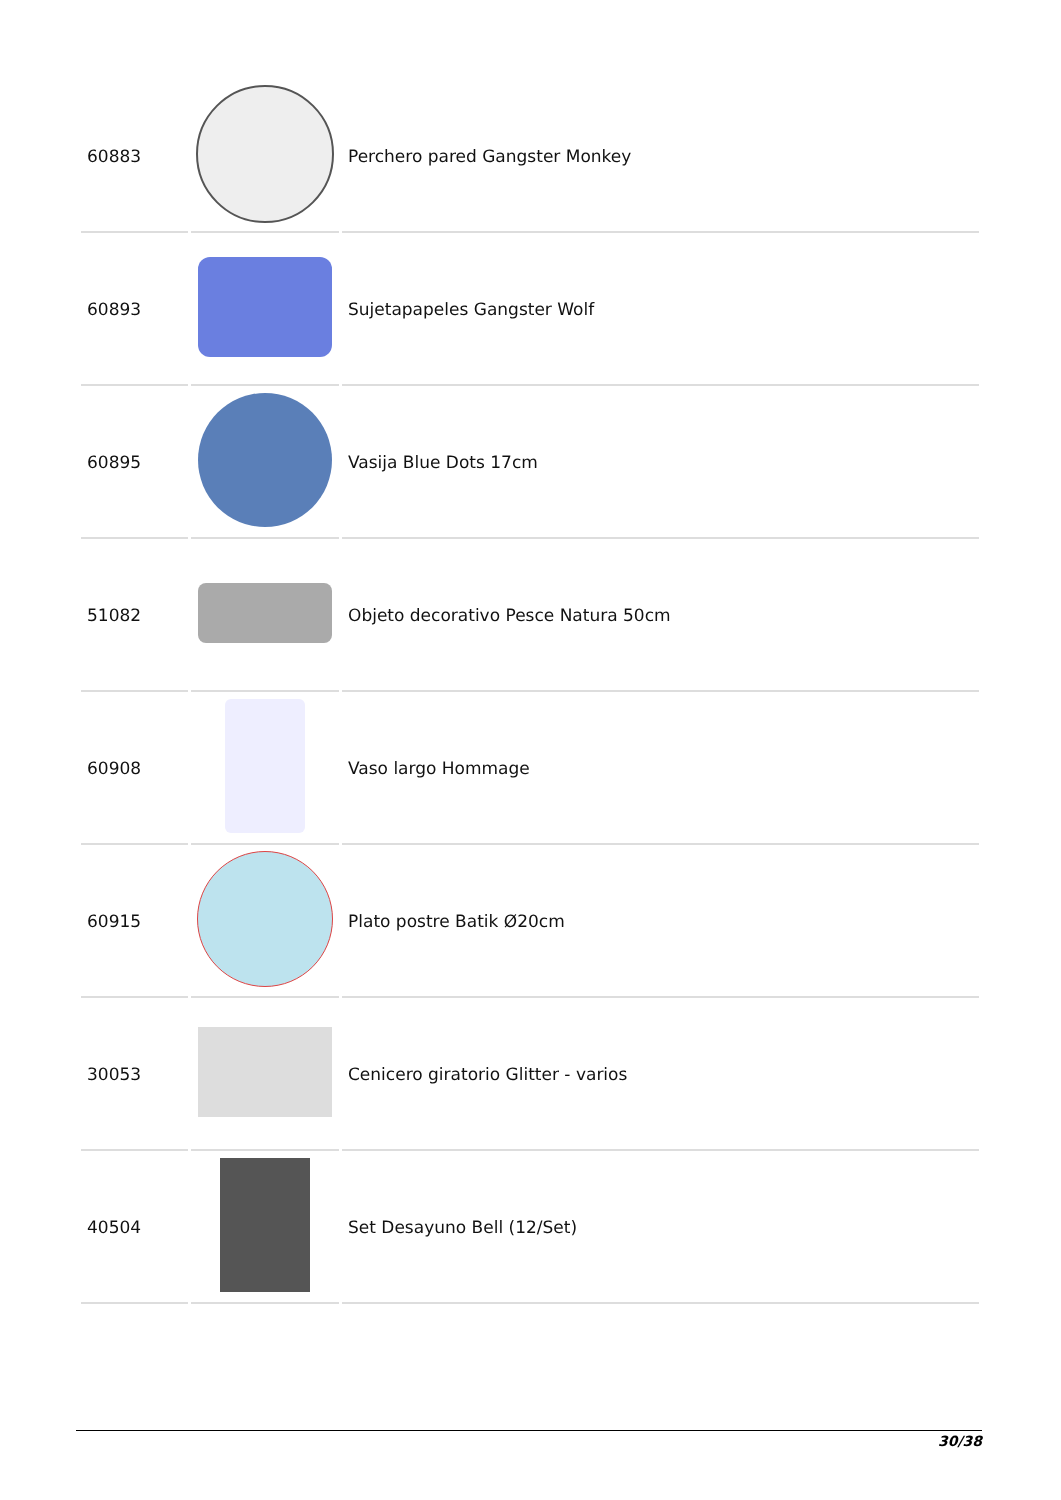| 60883 | | Perchero pared Gangster Monkey |
| 60893 | | Sujetapapeles Gangster Wolf |
| 60895 | | Vasija Blue Dots 17cm |
| 51082 | | Objeto decorativo Pesce Natura 50cm |
| 60908 | | Vaso largo Hommage |
| 60915 | | Plato postre Batik Ø20cm |
| 30053 | | Cenicero giratorio Glitter - varios |
| 40504 | | Set Desayuno Bell (12/Set) |
30/38